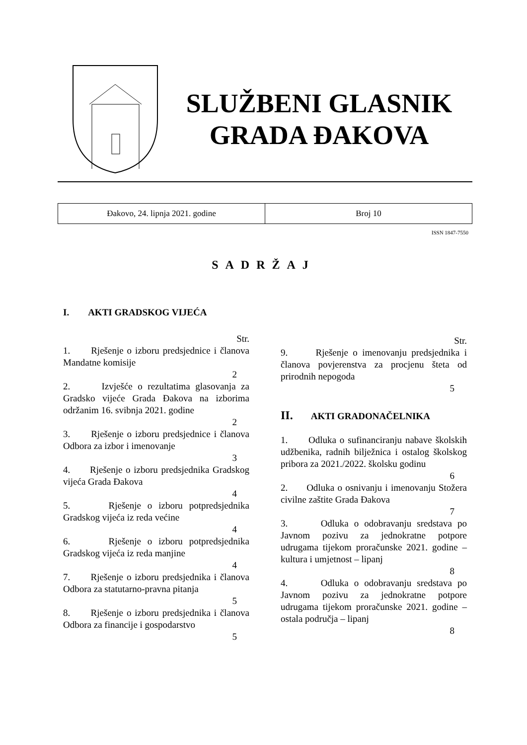SLUŽBENI GLASNIK
GRADA ĐAKOVA
| Đakovo, 24. lipnja 2021. godine | Broj 10 |
ISSN 1847-7550
SADRŽAJ
I. AKTI GRADSKOG VIJEĆA
Str.
1. Rješenje o izboru predsjednice i članova Mandatne komisije
2
2. Izvješće o rezultatima glasovanja za Gradsko vijeće Grada Đakova na izborima održanim 16. svibnja 2021. godine
2
3. Rješenje o izboru predsjednice i članova Odbora za izbor i imenovanje
3
4. Rješenje o izboru predsjednika Gradskog vijeća Grada Đakova
4
5. Rješenje o izboru potpredsjednika Gradskog vijeća iz reda većine
4
6. Rješenje o izboru potpredsjednika Gradskog vijeća iz reda manjine
4
7. Rješenje o izboru predsjednika i članova Odbora za statutarno-pravna pitanja
5
8. Rješenje o izboru predsjednika i članova Odbora za financije i gospodarstvo
5
Str.
9. Rješenje o imenovanju predsjednika i članova povjerenstva za procjenu šteta od prirodnih nepogoda
5
II. AKTI GRADONAČELNIKA
1. Odluka o sufinanciranju nabave školskih udžbenika, radnih bilježnica i ostalog školskog pribora za 2021./2022. školsku godinu
6
2. Odluka o osnivanju i imenovanju Stožera civilne zaštite Grada Đakova
7
3. Odluka o odobravanju sredstava po Javnom pozivu za jednokratne potpore udrugama tijekom proračunske 2021. godine – kultura i umjetnost – lipanj
8
4. Odluka o odobravanju sredstava po Javnom pozivu za jednokratne potpore udrugama tijekom proračunske 2021. godine – ostala područja – lipanj
8